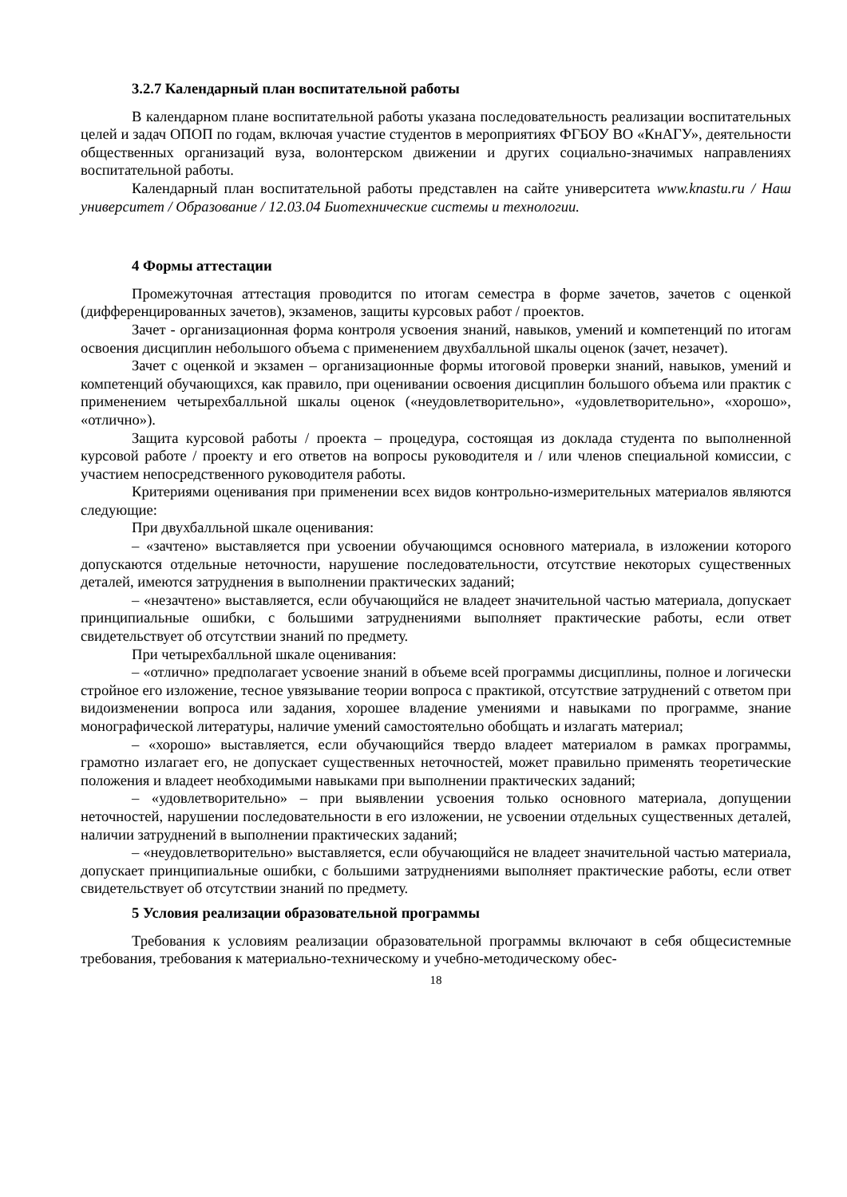3.2.7 Календарный план воспитательной работы
В календарном плане воспитательной работы указана последовательность реализации воспитательных целей и задач ОПОП по годам, включая участие студентов в мероприятиях ФГБОУ ВО «КнАГУ», деятельности общественных организаций вуза, волонтерском движении и других социально-значимых направлениях воспитательной работы.
Календарный план воспитательной работы представлен на сайте университета www.knastu.ru / Наш университет / Образование / 12.03.04 Биотехнические системы и технологии.
4 Формы аттестации
Промежуточная аттестация проводится по итогам семестра в форме зачетов, зачетов с оценкой (дифференцированных зачетов), экзаменов, защиты курсовых работ / проектов.
Зачет - организационная форма контроля усвоения знаний, навыков, умений и компетенций по итогам освоения дисциплин небольшого объема с применением двухбалльной шкалы оценок (зачет, незачет).
Зачет с оценкой и экзамен – организационные формы итоговой проверки знаний, навыков, умений и компетенций обучающихся, как правило, при оценивании освоения дисциплин большого объема или практик с применением четырехбалльной шкалы оценок («неудовлетворительно», «удовлетворительно», «хорошо», «отлично»).
Защита курсовой работы / проекта – процедура, состоящая из доклада студента по выполненной курсовой работе / проекту и его ответов на вопросы руководителя и / или членов специальной комиссии, с участием непосредственного руководителя работы.
Критериями оценивания при применении всех видов контрольно-измерительных материалов являются следующие:
При двухбалльной шкале оценивания:
– «зачтено» выставляется при усвоении обучающимся основного материала, в изложении которого допускаются отдельные неточности, нарушение последовательности, отсутствие некоторых существенных деталей, имеются затруднения в выполнении практических заданий;
– «незачтено» выставляется, если обучающийся не владеет значительной частью материала, допускает принципиальные ошибки, с большими затруднениями выполняет практические работы, если ответ свидетельствует об отсутствии знаний по предмету.
При четырехбалльной шкале оценивания:
– «отлично» предполагает усвоение знаний в объеме всей программы дисциплины, полное и логически стройное его изложение, тесное увязывание теории вопроса с практикой, отсутствие затруднений с ответом при видоизменении вопроса или задания, хорошее владение умениями и навыками по программе, знание монографической литературы, наличие умений самостоятельно обобщать и излагать материал;
– «хорошо» выставляется, если обучающийся твердо владеет материалом в рамках программы, грамотно излагает его, не допускает существенных неточностей, может правильно применять теоретические положения и владеет необходимыми навыками при выполнении практических заданий;
– «удовлетворительно» – при выявлении усвоения только основного материала, допущении неточностей, нарушении последовательности в его изложении, не усвоении отдельных существенных деталей, наличии затруднений в выполнении практических заданий;
– «неудовлетворительно» выставляется, если обучающийся не владеет значительной частью материала, допускает принципиальные ошибки, с большими затруднениями выполняет практические работы, если ответ свидетельствует об отсутствии знаний по предмету.
5 Условия реализации образовательной программы
Требования к условиям реализации образовательной программы включают в себя общесистемные требования, требования к материально-техническому и учебно-методическому обес-
18